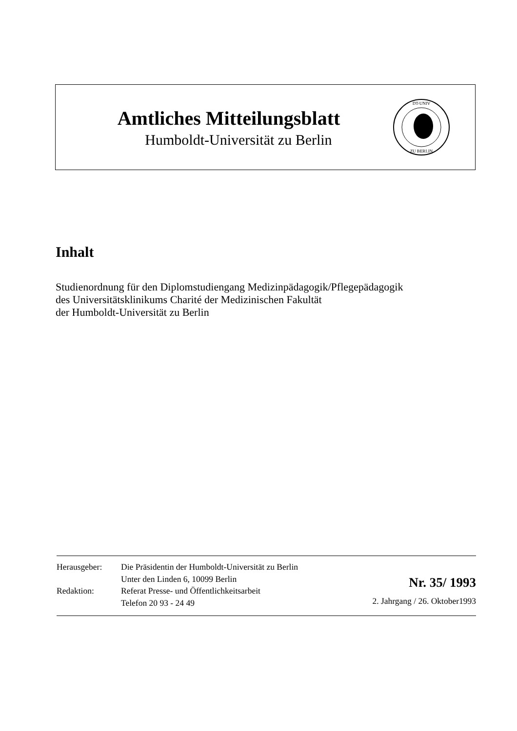Amtliches Mitteilungsblatt
Humboldt-Universität zu Berlin
DT-UNIV
ZU BERLIN
Inhalt
Studienordnung für den Diplomstudiengang Medizinpädagogik/Pflegepädagogik
des Universitätsklinikums Charité der Medizinischen Fakultät
der Humboldt-Universität zu Berlin
Herausgeber:
Redaktion:
Die Präsidentin der Humboldt-Universität zu Berlin
Unter den Linden 6, 10099 Berlin
Referat Presse- und Öffentlichkeitsarbeit
Telefon 20 93 - 24 49
Nr. 35/ 1993
2. Jahrgang / 26. Oktober1993